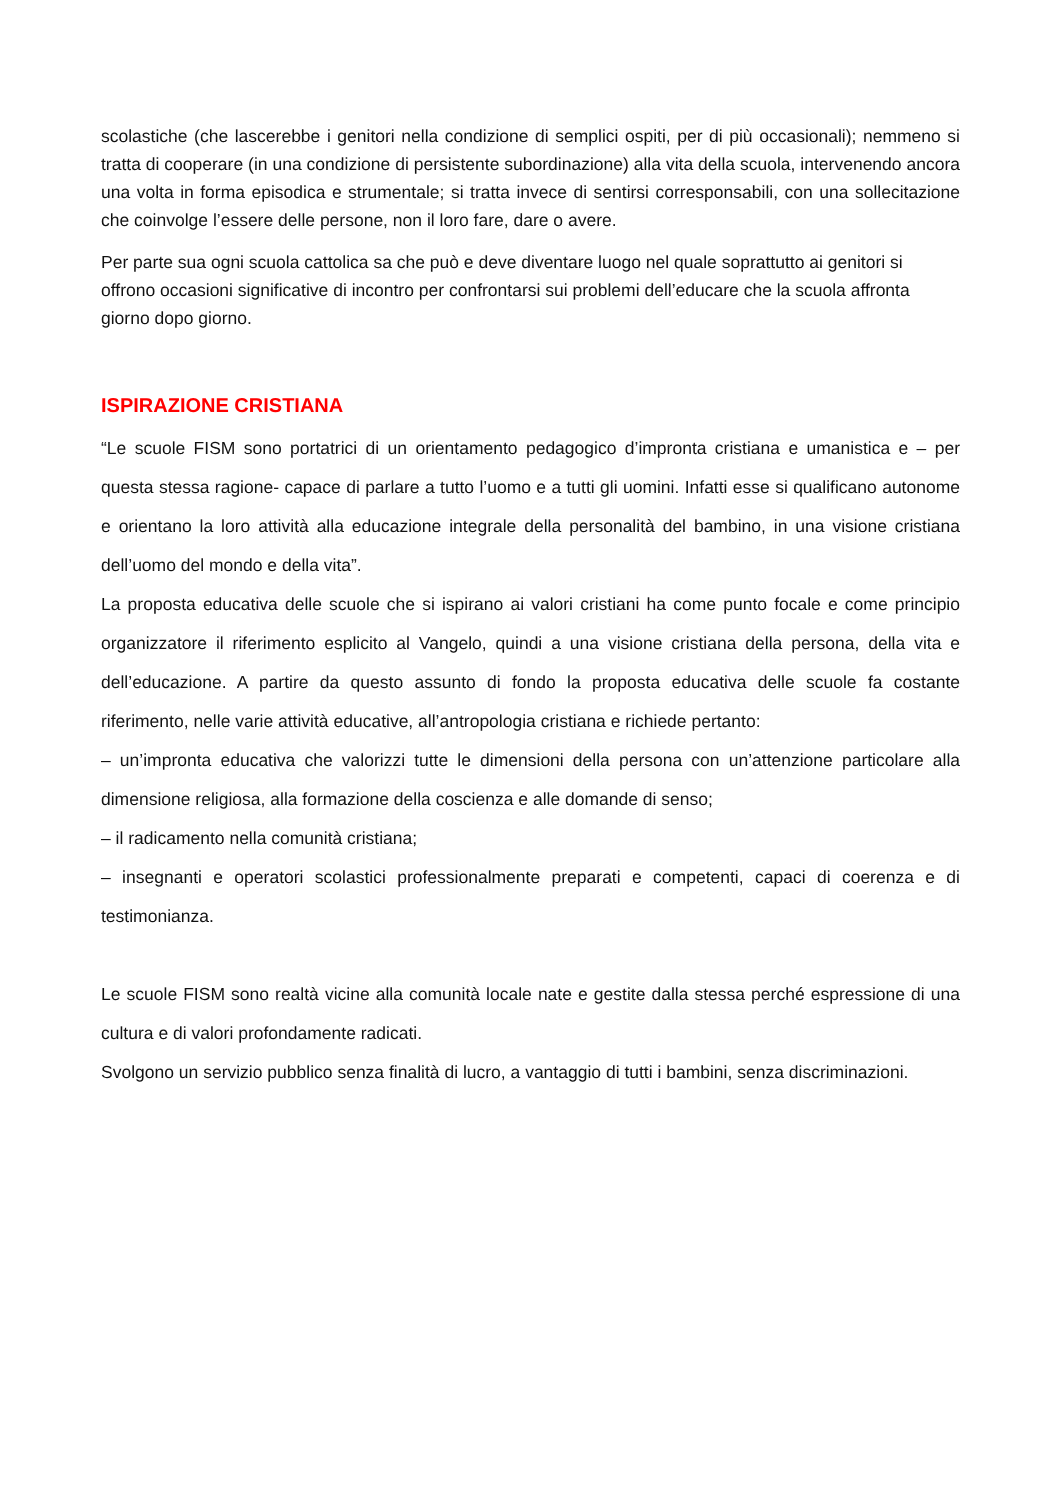scolastiche (che lascerebbe i genitori nella condizione di semplici ospiti, per di più occasionali); nemmeno si tratta di cooperare (in una condizione di persistente subordinazione) alla vita della scuola, intervenendo ancora una volta in forma episodica e strumentale; si tratta invece di sentirsi corresponsabili, con una sollecitazione che coinvolge l’essere delle persone, non il loro fare, dare o avere.
Per parte sua ogni scuola cattolica sa che può e deve diventare luogo nel quale soprattutto ai genitori si offrono occasioni significative di incontro per confrontarsi sui problemi dell’educare che la scuola affronta giorno dopo giorno.
ISPIRAZIONE CRISTIANA
“Le scuole FISM sono portatrici di un orientamento pedagogico d’impronta cristiana e umanistica e – per questa stessa ragione- capace di parlare a tutto l’uomo e a tutti gli uomini. Infatti esse si qualificano autonome e orientano la loro attività alla educazione integrale della personalità del bambino, in una visione cristiana dell’uomo del mondo e della vita”.
La proposta educativa delle scuole che si ispirano ai valori cristiani ha come punto focale e come principio organizzatore il riferimento esplicito al Vangelo, quindi a una visione cristiana della persona, della vita e dell’educazione. A partire da questo assunto di fondo la proposta educativa delle scuole fa costante riferimento, nelle varie attività educative, all’antropologia cristiana e richiede pertanto:
– un’impronta educativa che valorizzi tutte le dimensioni della persona con un’attenzione particolare alla dimensione religiosa, alla formazione della coscienza e alle domande di senso;
– il radicamento nella comunità cristiana;
– insegnanti e operatori scolastici professionalmente preparati e competenti, capaci di coerenza e di testimonianza.
Le scuole FISM sono realtà vicine alla comunità locale nate e gestite dalla stessa perché espressione di una cultura e di valori profondamente radicati.
Svolgono un servizio pubblico senza finalità di lucro, a vantaggio di tutti i bambini, senza discriminazioni.